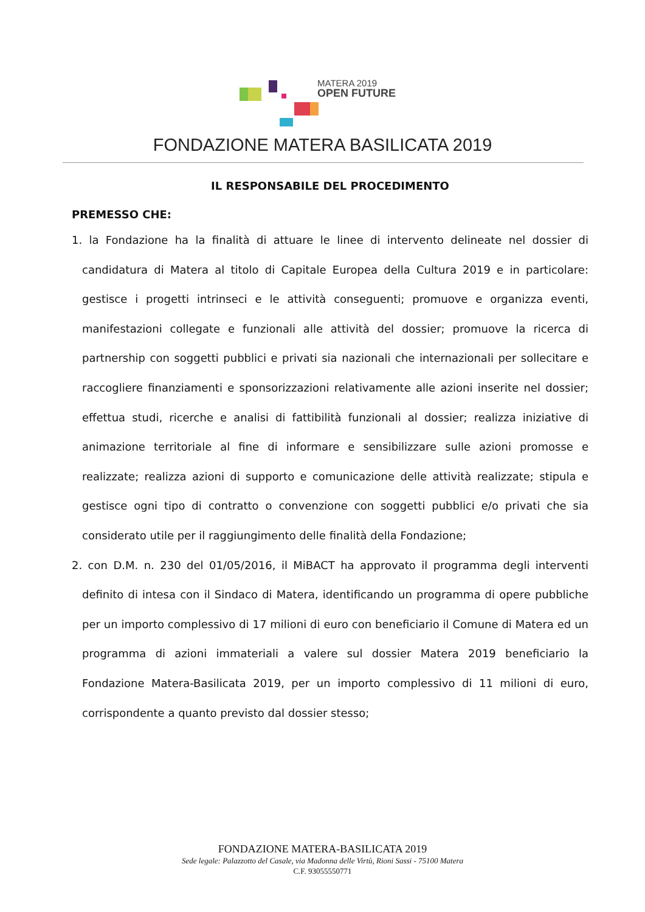MATERA 2019
OPEN FUTURE
FONDAZIONE MATERA BASILICATA 2019
IL RESPONSABILE DEL PROCEDIMENTO
PREMESSO CHE:
1. la Fondazione ha la finalità di attuare le linee di intervento delineate nel dossier di candidatura di Matera al titolo di Capitale Europea della Cultura 2019 e in particolare: gestisce i progetti intrinseci e le attività conseguenti; promuove e organizza eventi, manifestazioni collegate e funzionali alle attività del dossier; promuove la ricerca di partnership con soggetti pubblici e privati sia nazionali che internazionali per sollecitare e raccogliere finanziamenti e sponsorizzazioni relativamente alle azioni inserite nel dossier; effettua studi, ricerche e analisi di fattibilità funzionali al dossier; realizza iniziative di animazione territoriale al fine di informare e sensibilizzare sulle azioni promosse e realizzate; realizza azioni di supporto e comunicazione delle attività realizzate; stipula e gestisce ogni tipo di contratto o convenzione con soggetti pubblici e/o privati che sia considerato utile per il raggiungimento delle finalità della Fondazione;
2. con D.M. n. 230 del 01/05/2016, il MiBACT ha approvato il programma degli interventi definito di intesa con il Sindaco di Matera, identificando un programma di opere pubbliche per un importo complessivo di 17 milioni di euro con beneficiario il Comune di Matera ed un programma di azioni immateriali a valere sul dossier Matera 2019 beneficiario la Fondazione Matera-Basilicata 2019, per un importo complessivo di 11 milioni di euro, corrispondente a quanto previsto dal dossier stesso;
FONDAZIONE MATERA-BASILICATA 2019
Sede legale: Palazzotto del Casale, via Madonna delle Virtù, Rioni Sassi - 75100 Matera
C.F. 93055550771